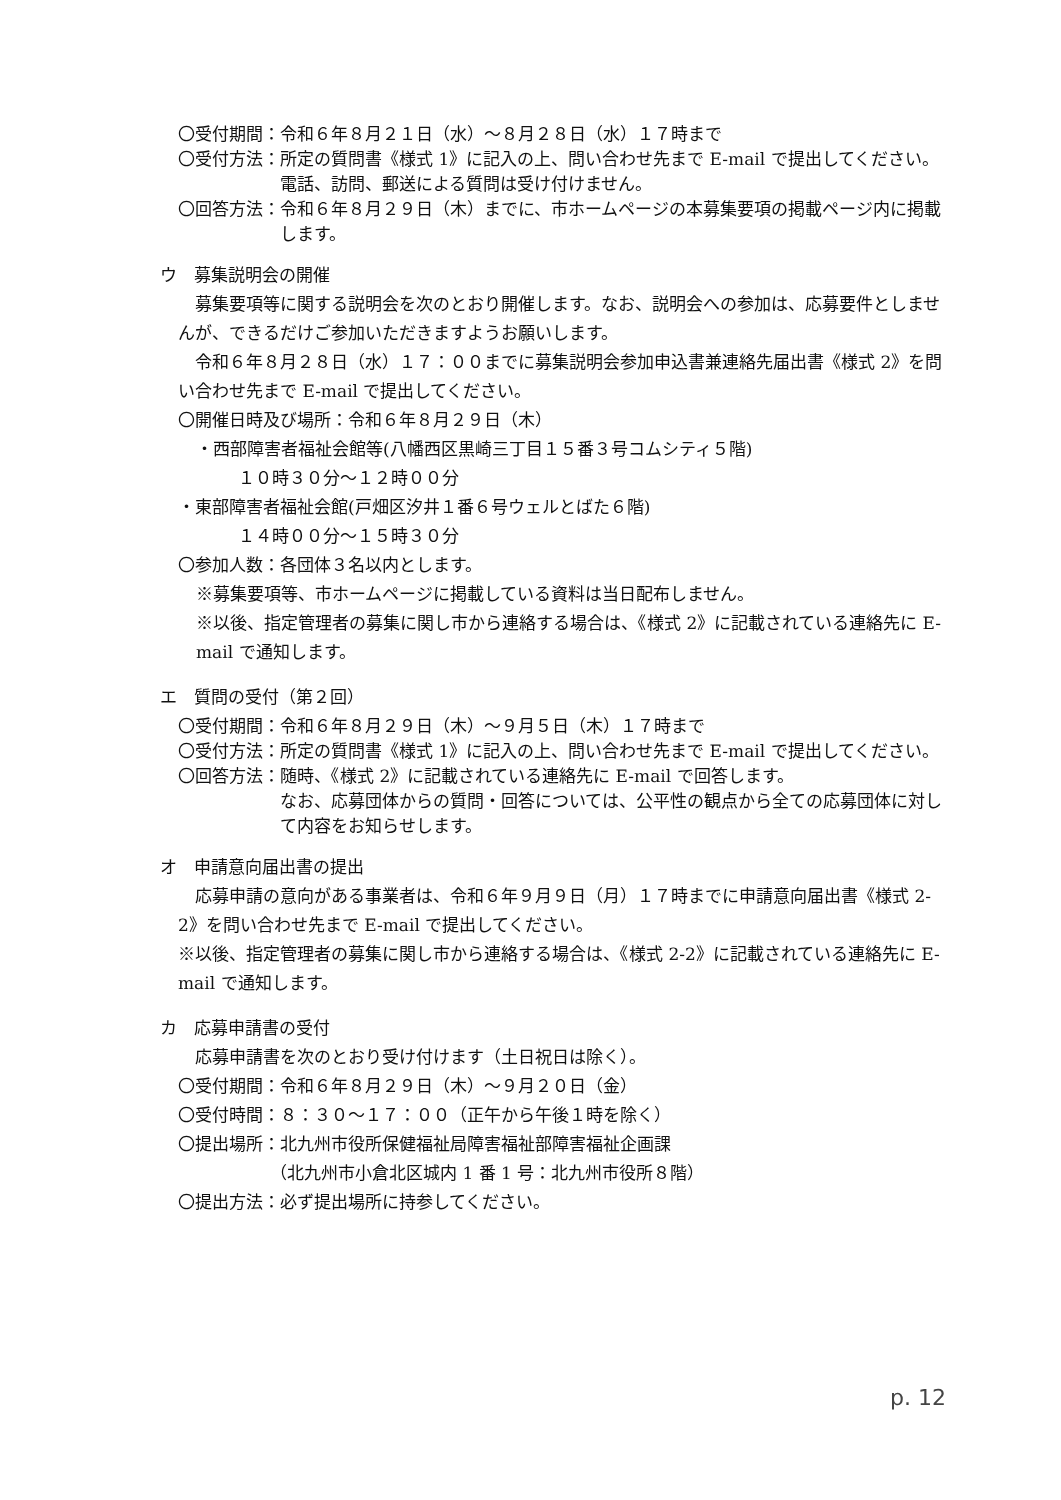〇受付期間： 令和６年８月２１日（水）～８月２８日（水）１７時まで
〇受付方法： 所定の質問書《様式 1》に記入の上、問い合わせ先まで E-mail で提出してください。
電話、訪問、郵送による質問は受け付けません。
〇回答方法： 令和６年８月２９日（木）までに、市ホームページの本募集要項の掲載ページ内に掲載します。
ウ　募集説明会の開催
　募集要項等に関する説明会を次のとおり開催します。なお、説明会への参加は、応募要件としませんが、できるだけご参加いただきますようお願いします。
　令和６年８月２８日（水）１７：００までに募集説明会参加申込書兼連絡先届出書《様式 2》を問い合わせ先まで E-mail で提出してください。
〇開催日時及び場所：令和６年８月２９日（木）
・西部障害者福祉会館等(八幡西区黒崎三丁目１５番３号コムシティ５階)
１０時３０分～１２時００分
・東部障害者福祉会館(戸畑区汐井１番６号ウェルとばた６階)
１４時００分～１５時３０分
〇参加人数：各団体３名以内とします。
※募集要項等、市ホームページに掲載している資料は当日配布しません。
※以後、指定管理者の募集に関し市から連絡する場合は、《様式 2》に記載されている連絡先に E-mail で通知します。
エ　質問の受付（第２回）
〇受付期間： 令和６年８月２９日（木）～９月５日（木）１７時まで
〇受付方法： 所定の質問書《様式 1》に記入の上、問い合わせ先まで E-mail で提出してください。
〇回答方法： 随時、《様式 2》に記載されている連絡先に E-mail で回答します。
なお、応募団体からの質問・回答については、公平性の観点から全ての応募団体に対して内容をお知らせします。
オ　申請意向届出書の提出
　応募申請の意向がある事業者は、令和６年９月９日（月）１７時までに申請意向届出書《様式 2-2》を問い合わせ先まで E-mail で提出してください。
※以後、指定管理者の募集に関し市から連絡する場合は、《様式 2-2》に記載されている連絡先に E-mail で通知します。
カ　応募申請書の受付
　応募申請書を次のとおり受け付けます（土日祝日は除く）。
〇受付期間：令和６年８月２９日（木）～９月２０日（金）
〇受付時間：８：３０～１７：００（正午から午後１時を除く）
〇提出場所：北九州市役所保健福祉局障害福祉部障害福祉企画課
（北九州市小倉北区城内 1 番 1 号：北九州市役所８階）
〇提出方法：必ず提出場所に持参してください。
p. 12